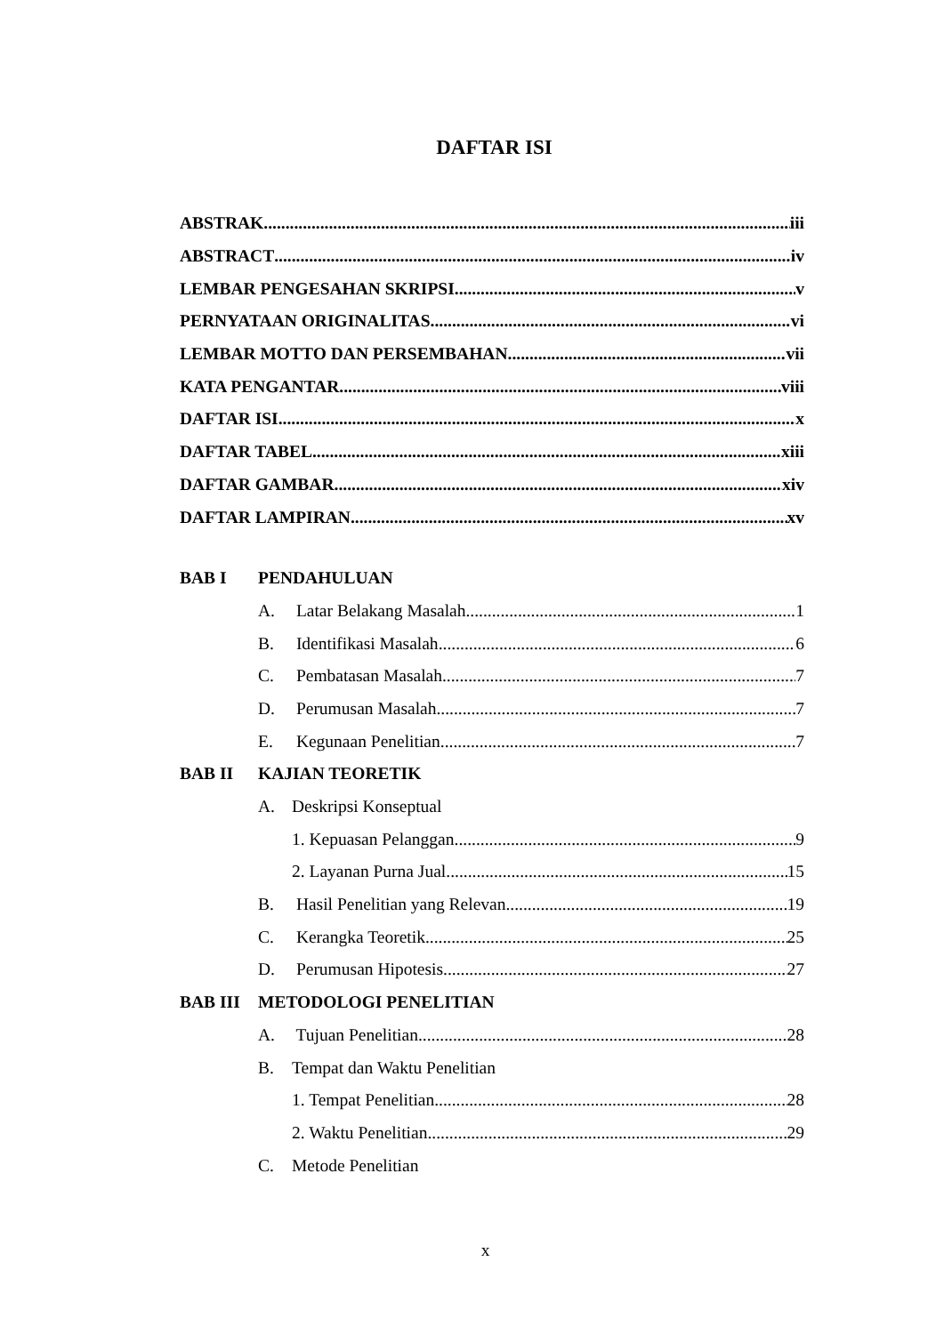DAFTAR ISI
ABSTRAK iii
ABSTRACT iv
LEMBAR PENGESAHAN SKRIPSI v
PERNYATAAN ORIGINALITAS vi
LEMBAR MOTTO DAN PERSEMBAHAN vii
KATA PENGANTAR viii
DAFTAR ISI x
DAFTAR TABEL xiii
DAFTAR GAMBAR xiv
DAFTAR LAMPIRAN xv
BAB I PENDAHULUAN
A. Latar Belakang Masalah 1
B. Identifikasi Masalah 6
C. Pembatasan Masalah 7
D. Perumusan Masalah 7
E. Kegunaan Penelitian 7
BAB II KAJIAN TEORETIK
A. Deskripsi Konseptual
1. Kepuasan Pelanggan 9
2. Layanan Purna Jual 15
B. Hasil Penelitian yang Relevan 19
C. Kerangka Teoretik 25
D. Perumusan Hipotesis 27
BAB III METODOLOGI PENELITIAN
A. Tujuan Penelitian 28
B. Tempat dan Waktu Penelitian
1. Tempat Penelitian 28
2. Waktu Penelitian 29
C. Metode Penelitian
x